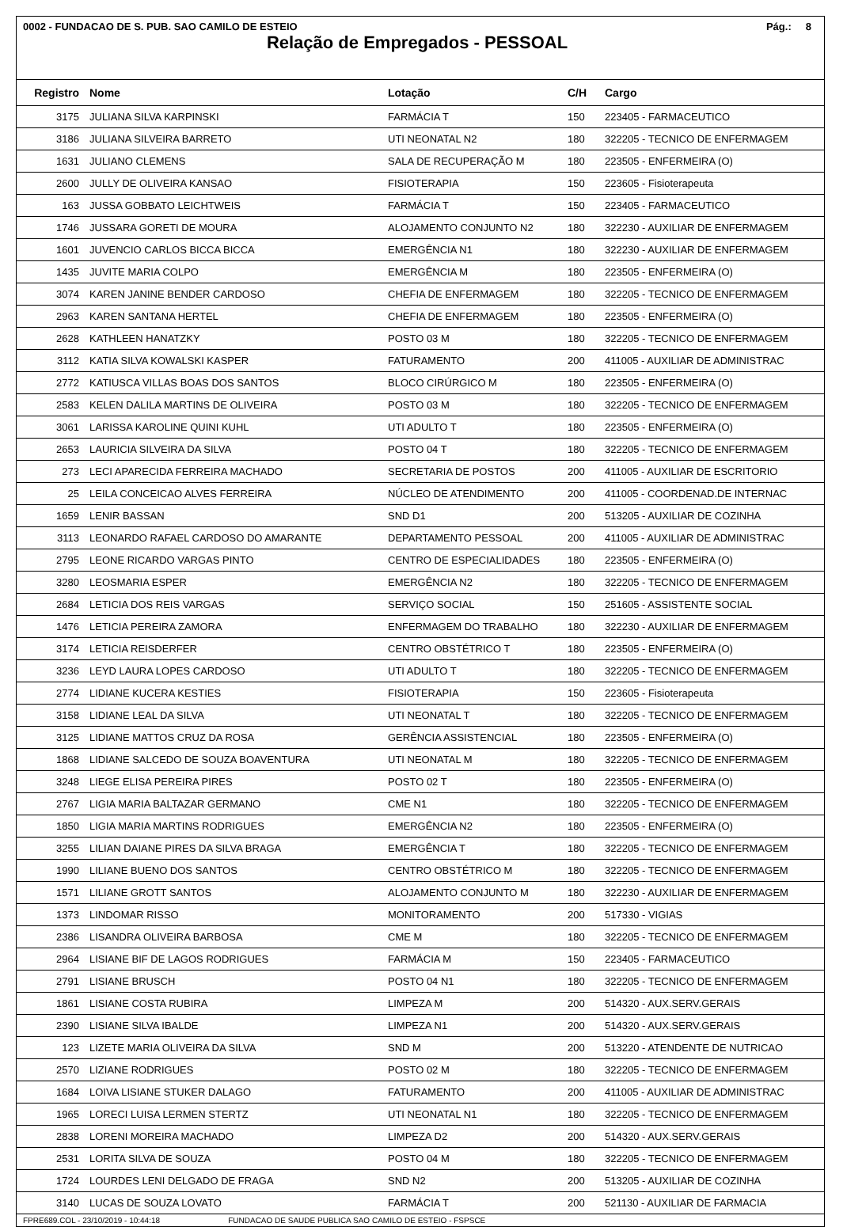0002 - FUNDACAO DE S. PUB. SAO CAMILO DE ESTEIO Pág.: 8
Relação de Empregados - PESSOAL
| Registro | Nome | Lotação | C/H | Cargo |
| --- | --- | --- | --- | --- |
| 3175 | JULIANA SILVA KARPINSKI | FARMÁCIA T | 150 | 223405 - FARMACEUTICO |
| 3186 | JULIANA SILVEIRA BARRETO | UTI NEONATAL N2 | 180 | 322205 - TECNICO DE ENFERMAGEM |
| 1631 | JULIANO CLEMENS | SALA DE RECUPERAÇÃO M | 180 | 223505 - ENFERMEIRA (O) |
| 2600 | JULLY DE OLIVEIRA KANSAO | FISIOTERAPIA | 150 | 223605 - Fisioterapeuta |
| 163 | JUSSA GOBBATO LEICHTWEIS | FARMÁCIA T | 150 | 223405 - FARMACEUTICO |
| 1746 | JUSSARA GORETI DE MOURA | ALOJAMENTO CONJUNTO N2 | 180 | 322230 - AUXILIAR DE ENFERMAGEM |
| 1601 | JUVENCIO CARLOS BICCA BICCA | EMERGÊNCIA N1 | 180 | 322230 - AUXILIAR DE ENFERMAGEM |
| 1435 | JUVITE MARIA COLPO | EMERGÊNCIA M | 180 | 223505 - ENFERMEIRA (O) |
| 3074 | KAREN JANINE BENDER CARDOSO | CHEFIA DE ENFERMAGEM | 180 | 322205 - TECNICO DE ENFERMAGEM |
| 2963 | KAREN SANTANA HERTEL | CHEFIA DE ENFERMAGEM | 180 | 223505 - ENFERMEIRA (O) |
| 2628 | KATHLEEN HANATZKY | POSTO 03 M | 180 | 322205 - TECNICO DE ENFERMAGEM |
| 3112 | KATIA SILVA KOWALSKI KASPER | FATURAMENTO | 200 | 411005 - AUXILIAR DE ADMINISTRAC |
| 2772 | KATIUSCA VILLAS BOAS DOS SANTOS | BLOCO CIRÚRGICO M | 180 | 223505 - ENFERMEIRA (O) |
| 2583 | KELEN DALILA MARTINS DE OLIVEIRA | POSTO 03 M | 180 | 322205 - TECNICO DE ENFERMAGEM |
| 3061 | LARISSA KAROLINE QUINI KUHL | UTI ADULTO T | 180 | 223505 - ENFERMEIRA (O) |
| 2653 | LAURICIA SILVEIRA DA SILVA | POSTO 04 T | 180 | 322205 - TECNICO DE ENFERMAGEM |
| 273 | LECI APARECIDA FERREIRA MACHADO | SECRETARIA DE POSTOS | 200 | 411005 - AUXILIAR DE ESCRITORIO |
| 25 | LEILA CONCEICAO ALVES FERREIRA | NÚCLEO DE ATENDIMENTO | 200 | 411005 - COORDENAD.DE INTERNAC |
| 1659 | LENIR BASSAN | SND D1 | 200 | 513205 - AUXILIAR DE COZINHA |
| 3113 | LEONARDO RAFAEL CARDOSO DO AMARANTE | DEPARTAMENTO PESSOAL | 200 | 411005 - AUXILIAR DE ADMINISTRAC |
| 2795 | LEONE RICARDO VARGAS PINTO | CENTRO DE ESPECIALIDADES | 180 | 223505 - ENFERMEIRA (O) |
| 3280 | LEOSMARIA ESPER | EMERGÊNCIA N2 | 180 | 322205 - TECNICO DE ENFERMAGEM |
| 2684 | LETICIA DOS REIS VARGAS | SERVIÇO SOCIAL | 150 | 251605 - ASSISTENTE SOCIAL |
| 1476 | LETICIA PEREIRA ZAMORA | ENFERMAGEM DO TRABALHO | 180 | 322230 - AUXILIAR DE ENFERMAGEM |
| 3174 | LETICIA REISDERFER | CENTRO OBSTÉTRICO T | 180 | 223505 - ENFERMEIRA (O) |
| 3236 | LEYD LAURA LOPES CARDOSO | UTI ADULTO T | 180 | 322205 - TECNICO DE ENFERMAGEM |
| 2774 | LIDIANE KUCERA KESTIES | FISIOTERAPIA | 150 | 223605 - Fisioterapeuta |
| 3158 | LIDIANE LEAL DA SILVA | UTI NEONATAL T | 180 | 322205 - TECNICO DE ENFERMAGEM |
| 3125 | LIDIANE MATTOS CRUZ DA ROSA | GERÊNCIA ASSISTENCIAL | 180 | 223505 - ENFERMEIRA (O) |
| 1868 | LIDIANE SALCEDO DE SOUZA BOAVENTURA | UTI NEONATAL M | 180 | 322205 - TECNICO DE ENFERMAGEM |
| 3248 | LIEGE ELISA PEREIRA PIRES | POSTO 02 T | 180 | 223505 - ENFERMEIRA (O) |
| 2767 | LIGIA MARIA BALTAZAR GERMANO | CME N1 | 180 | 322205 - TECNICO DE ENFERMAGEM |
| 1850 | LIGIA MARIA MARTINS RODRIGUES | EMERGÊNCIA N2 | 180 | 223505 - ENFERMEIRA (O) |
| 3255 | LILIAN DAIANE PIRES DA SILVA BRAGA | EMERGÊNCIA T | 180 | 322205 - TECNICO DE ENFERMAGEM |
| 1990 | LILIANE BUENO DOS SANTOS | CENTRO OBSTÉTRICO M | 180 | 322205 - TECNICO DE ENFERMAGEM |
| 1571 | LILIANE GROTT SANTOS | ALOJAMENTO CONJUNTO M | 180 | 322230 - AUXILIAR DE ENFERMAGEM |
| 1373 | LINDOMAR RISSO | MONITORAMENTO | 200 | 517330 - VIGIAS |
| 2386 | LISANDRA OLIVEIRA BARBOSA | CME M | 180 | 322205 - TECNICO DE ENFERMAGEM |
| 2964 | LISIANE BIF DE LAGOS RODRIGUES | FARMÁCIA M | 150 | 223405 - FARMACEUTICO |
| 2791 | LISIANE BRUSCH | POSTO 04 N1 | 180 | 322205 - TECNICO DE ENFERMAGEM |
| 1861 | LISIANE COSTA RUBIRA | LIMPEZA M | 200 | 514320 - AUX.SERV.GERAIS |
| 2390 | LISIANE SILVA IBALDE | LIMPEZA N1 | 200 | 514320 - AUX.SERV.GERAIS |
| 123 | LIZETE MARIA OLIVEIRA DA SILVA | SND M | 200 | 513220 - ATENDENTE DE NUTRICAO |
| 2570 | LIZIANE RODRIGUES | POSTO 02 M | 180 | 322205 - TECNICO DE ENFERMAGEM |
| 1684 | LOIVA LISIANE STUKER DALAGO | FATURAMENTO | 200 | 411005 - AUXILIAR DE ADMINISTRAC |
| 1965 | LORECI LUISA LERMEN STERTZ | UTI NEONATAL N1 | 180 | 322205 - TECNICO DE ENFERMAGEM |
| 2838 | LORENI MOREIRA MACHADO | LIMPEZA D2 | 200 | 514320 - AUX.SERV.GERAIS |
| 2531 | LORITA SILVA DE SOUZA | POSTO 04 M | 180 | 322205 - TECNICO DE ENFERMAGEM |
| 1724 | LOURDES LENI DELGADO DE FRAGA | SND N2 | 200 | 513205 - AUXILIAR DE COZINHA |
| 3140 | LUCAS DE SOUZA LOVATO | FARMÁCIA T | 200 | 521130 - AUXILIAR DE FARMACIA |
FPRE689.COL - 23/10/2019 - 10:44:18 FUNDACAO DE SAUDE PUBLICA SAO CAMILO DE ESTEIO - FSPSCE